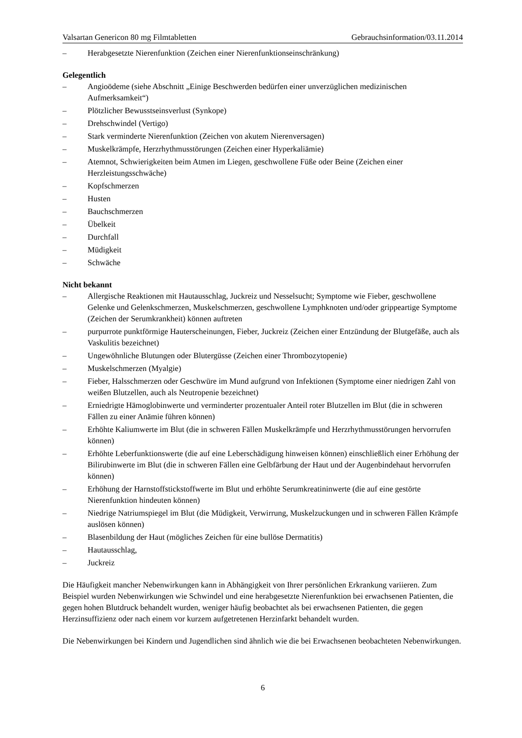Valsartan Genericon 80 mg Filmtabletten Gebrauchsinformation/03.11.2014
– Herabgesetzte Nierenfunktion (Zeichen einer Nierenfunktionseinschränkung)
Gelegentlich
– Angioödeme (siehe Abschnitt „Einige Beschwerden bedürfen einer unverzüglichen medizinischen Aufmerksamkeit“)
– Plötzlicher Bewusstseinsverlust (Synkope)
– Drehschwindel (Vertigo)
– Stark verminderte Nierenfunktion (Zeichen von akutem Nierenversagen)
– Muskelkrämpfe, Herzrhythmusstörungen (Zeichen einer Hyperkaliämie)
– Atemnot, Schwierigkeiten beim Atmen im Liegen, geschwollene Füße oder Beine (Zeichen einer Herzleistungsschwäche)
– Kopfschmerzen
– Husten
– Bauchschmerzen
– Übelkeit
– Durchfall
– Müdigkeit
– Schwäche
Nicht bekannt
– Allergische Reaktionen mit Hautausschlag, Juckreiz und Nesselsucht; Symptome wie Fieber, geschwollene Gelenke und Gelenkschmerzen, Muskelschmerzen, geschwollene Lymphknoten und/oder grippeartige Symptome (Zeichen der Serumkrankheit) können auftreten
– purpurrote punktförmige Hauterscheinungen, Fieber, Juckreiz (Zeichen einer Entzündung der Blutgefäße, auch als Vaskulitis bezeichnet)
– Ungewöhnliche Blutungen oder Blutergüsse (Zeichen einer Thrombozytopenie)
– Muskelschmerzen (Myalgie)
– Fieber, Halsschmerzen oder Geschwüre im Mund aufgrund von Infektionen (Symptome einer niedrigen Zahl von weißen Blutzellen, auch als Neutropenie bezeichnet)
– Erniedrigte Hämoglobinwerte und verminderter prozentualer Anteil roter Blutzellen im Blut (die in schweren Fällen zu einer Anämie führen können)
– Erhöhte Kaliumwerte im Blut (die in schweren Fällen Muskelkrämpfe und Herzrhythmusstörungen hervorrufen können)
– Erhöhte Leberfunktionswerte (die auf eine Leberschädigung hinweisen können) einschließlich einer Erhöhung der Bilirubinwerte im Blut (die in schweren Fällen eine Gelbfärbung der Haut und der Augenbindehaut hervorrufen können)
– Erhöhung der Harnstoffstickstoffwerte im Blut und erhöhte Serumkreatininwerte (die auf eine gestörte Nierenfunktion hindeuten können)
– Niedrige Natriumspiegel im Blut (die Müdigkeit, Verwirrung, Muskelzuckungen und in schweren Fällen Krämpfe auslösen können)
– Blasenbildung der Haut (mögliches Zeichen für eine bullöse Dermatitis)
– Hautausschlag,
– Juckreiz
Die Häufigkeit mancher Nebenwirkungen kann in Abhängigkeit von Ihrer persönlichen Erkrankung variieren. Zum Beispiel wurden Nebenwirkungen wie Schwindel und eine herabgesetzte Nierenfunktion bei erwachsenen Patienten, die gegen hohen Blutdruck behandelt wurden, weniger häufig beobachtet als bei erwachsenen Patienten, die gegen Herzinsuffizienz oder nach einem vor kurzem aufgetretenen Herzinfarkt behandelt wurden.
Die Nebenwirkungen bei Kindern und Jugendlichen sind ähnlich wie die bei Erwachsenen beobachteten Nebenwirkungen.
6